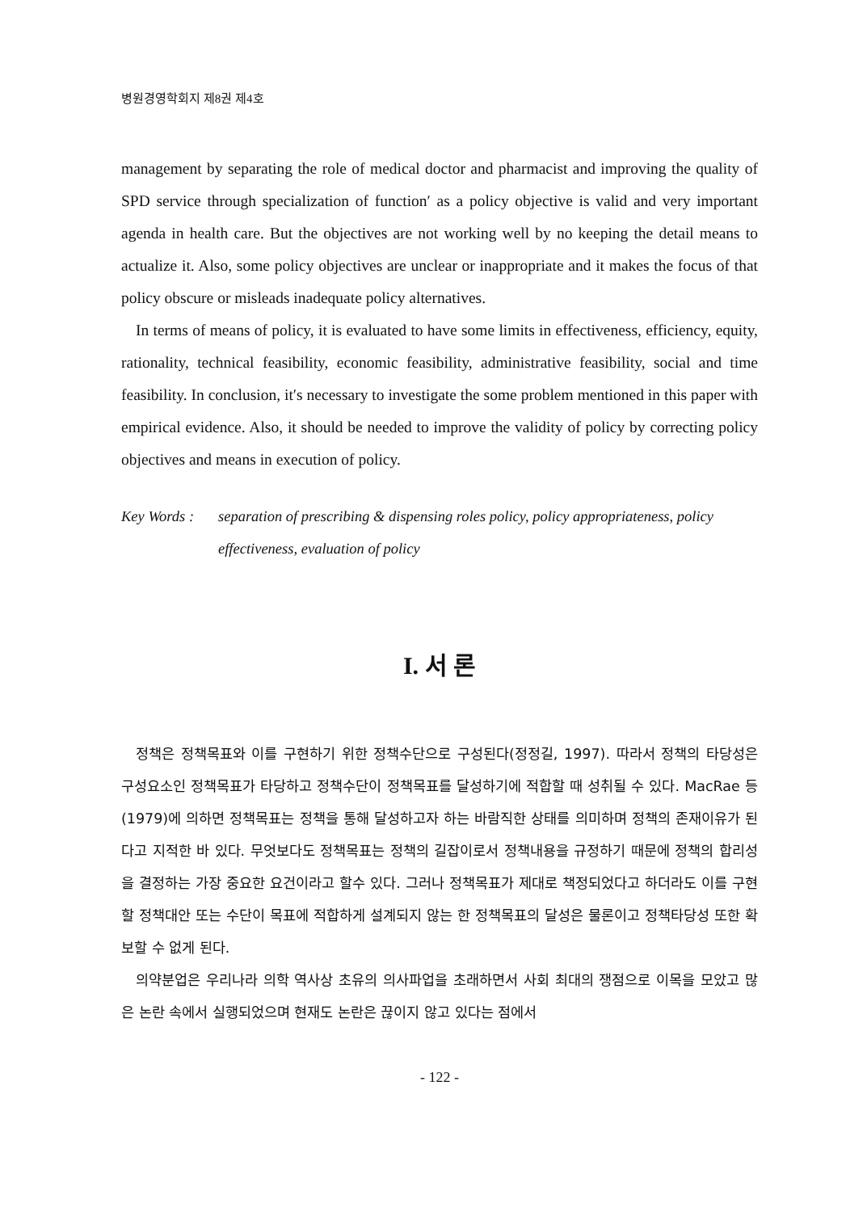병원경영학회지 제8권 제4호
management by separating the role of medical doctor and pharmacist and improving the quality of SPD service through specialization of function′ as a policy objective is valid and very important agenda in health care. But the objectives are not working well by no keeping the detail means to actualize it. Also, some policy objectives are unclear or inappropriate and it makes the focus of that policy obscure or misleads inadequate policy alternatives.
In terms of means of policy, it is evaluated to have some limits in effectiveness, efficiency, equity, rationality, technical feasibility, economic feasibility, administrative feasibility, social and time feasibility. In conclusion, it′s necessary to investigate the some problem mentioned in this paper with empirical evidence. Also, it should be needed to improve the validity of policy by correcting policy objectives and means in execution of policy.
Key Words : separation of prescribing & dispensing roles policy, policy appropriateness, policy effectiveness, evaluation of policy
I. 서 론
정책은 정책목표와 이를 구현하기 위한 정책수단으로 구성된다(정정길, 1997). 따라서 정책의 타당성은 구성요소인 정책목표가 타당하고 정책수단이 정책목표를 달성하기에 적합할 때 성취될 수 있다. MacRae 등(1979)에 의하면 정책목표는 정책을 통해 달성하고자 하는 바람직한 상태를 의미하며 정책의 존재이유가 된다고 지적한 바 있다. 무엇보다도 정책목표는 정책의 길잡이로서 정책내용을 규정하기 때문에 정책의 합리성을 결정하는 가장 중요한 요건이라고 할수 있다. 그러나 정책목표가 제대로 책정되었다고 하더라도 이를 구현할 정책대안 또는 수단이 목표에 적합하게 설계되지 않는 한 정책목표의 달성은 물론이고 정책타당성 또한 확보할 수 없게 된다.
의약분업은 우리나라 의학 역사상 초유의 의사파업을 초래하면서 사회 최대의 쟁점으로 이목을 모았고 많은 논란 속에서 실행되었으며 현재도 논란은 끊이지 않고 있다는 점에서
- 122 -